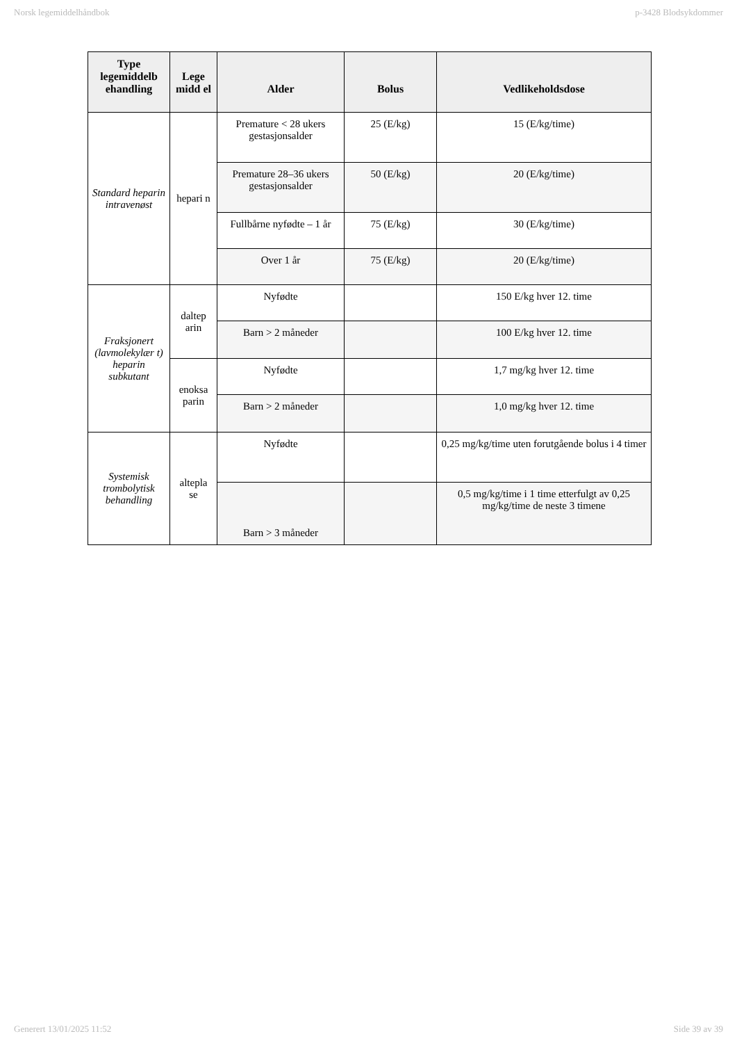Norsk legemiddelhåndbok p-3428 Blodsykdommer
| Type legemiddelb ehandling | Lege midd el | Alder | Bolus | Vedlikeholdsdose |
| --- | --- | --- | --- | --- |
| Standard heparin intravenøst | hepari n | Premature < 28 ukers gestasjonsalder | 25 (E/kg) | 15 (E/kg/time) |
| | | Premature 28–36 ukers gestasjonsalder | 50 (E/kg) | 20 (E/kg/time) |
| | | Fullbårne nyfødte – 1 år | 75 (E/kg) | 30 (E/kg/time) |
| | | Over 1 år | 75 (E/kg) | 20 (E/kg/time) |
| Fraksjonert (lavmolekylær t) heparin subkutant | daltep arin | Nyfødte | | 150 E/kg hver 12. time |
| | | Barn > 2 måneder | | 100 E/kg hver 12. time |
| | enoksa parin | Nyfødte | | 1,7 mg/kg hver 12. time |
| | | Barn > 2 måneder | | 1,0 mg/kg hver 12. time |
| Systemisk trombolytisk behandling | altepla se | Nyfødte | | 0,25 mg/kg/time uten forutgående bolus i 4 timer |
| | | Barn > 3 måneder | | 0,5 mg/kg/time i 1 time etterfulgt av 0,25 mg/kg/time de neste 3 timene |
Generert 13/01/2025 11:52 Side 39 av 39